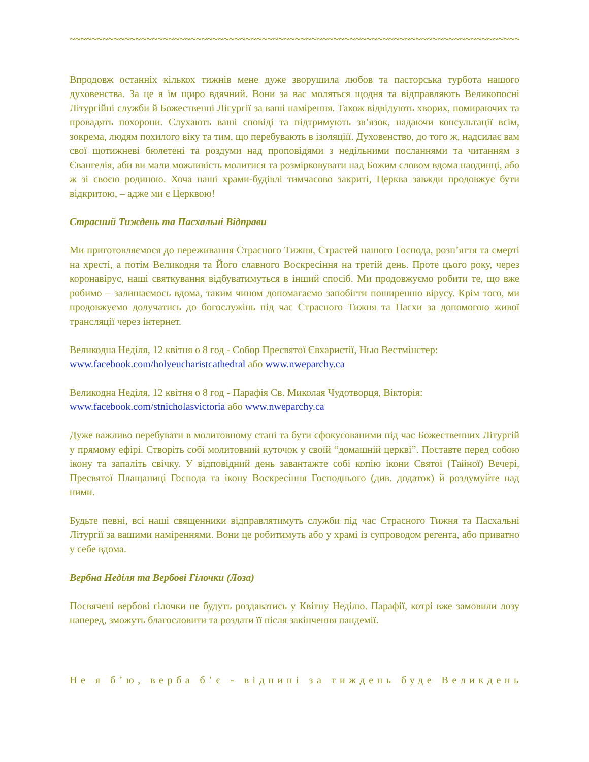~~~~~~~~~~~~~~~~~~~~~~~~~~~~~~~~~~~~~~~~~~~~~~~~~~~~~~~~~~~~~~~~~~~~~~~~~~~~~~~~~~~~~~~~~~
Впродовж останніх кількох тижнів мене дуже зворушила любов та пасторська турбота нашого духовенства. За це я їм щиро вдячний. Вони за вас моляться щодня та відправляють Великопосні Літургійні служби й Божественні Лігургії за ваші намірення. Також відвідують хворих, помираючих та провадять похорони. Слухають ваші сповіді та підтримують зв’язок, надаючи консультації всім, зокрема, людям похилого віку та тим, що перебувають в ізоляціїї. Духовенство, до того ж, надсилає вам свої щотижневі бюлетені та роздуми над проповідями з недільними посланнями та читанням з Євангелія, аби ви мали можливість молитися та розмірковувати над Божим словом вдома наодинці, або ж зі своєю родиною. Хоча наші храми-будівлі тимчасово закриті, Церква завжди продовжує бути відкритою, – адже ми є Церквою!
Страсний Тиждень та Пасхальні Відправи
Ми приготовляємося до переживання Страсного Тижня, Страстей нашого Господа, розп’яття та смерті на хресті, а потім Великодня та Його славного Воскресіння на третій день. Проте цього року, через коронавірус, наші святкування відбуватимуться в інший спосіб. Ми продовжуємо робити те, що вже робимо – залишаємось вдома, таким чином допомагаємо запобігти поширенню вірусу. Крім того, ми продовжуємо долучатись до богослужінь під час Страсного Тижня та Пасхи за допомогою живої трансляції через інтернет.
Великодна Неділя, 12 квітня о 8 год - Собор Пресвятої Євхаристії, Нью Вестмінстер:
www.facebook.com/holyeucharistcathedral або www.nweparchy.ca
Великодна Неділя, 12 квітня о 8 год - Парафія Св. Миколая Чудотворця, Вікторія:
www.facebook.com/stnicholasvictoria або www.nweparchy.ca
Дуже важливо перебувати в молитовному стані та бути сфокусованими під час Божественних Літургій у прямому ефірі. Створіть собі молитовний куточок у своїй “домашній церкві”. Поставте перед собою ікону та запаліть свічку. У відповідний день завантажте собі копію ікони Святої (Тайної) Вечері, Пресвятої Плащаниці Господа та ікону Воскресіння Господнього (див. додаток) й роздумуйте над ними.
Будьте певні, всі наші священники відправлятимуть служби під час Страсного Тижня та Пасхальні Літургії за вашими наміреннями. Вони це робитимуть або у храмі із супроводом регента, або приватно у себе вдома.
Вербна Неділя та Вербові Гілочки (Лоза)
Посвячені вербові гілочки не будуть роздаватись у Квітну Неділю. Парафії, котрі вже замовили лозу наперед, зможуть благословити та роздати її після закінчення пандемії.
Не я б’ю, верба б’є - віднині за тиждень буде Великдень